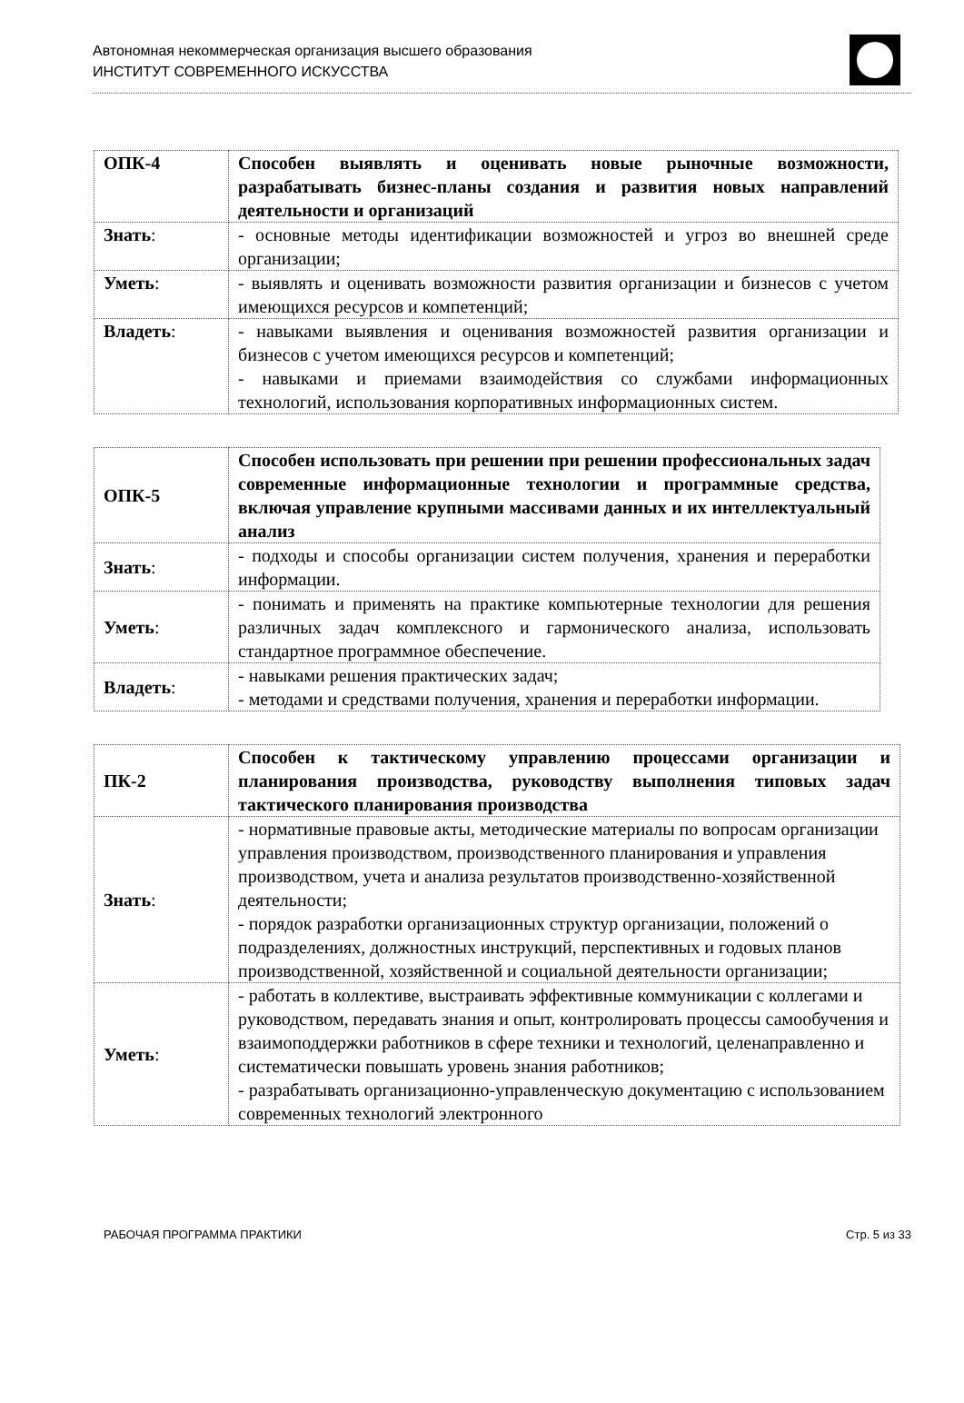Автономная некоммерческая организация высшего образования
ИНСТИТУТ СОВРЕМЕННОГО ИСКУССТВА
| ОПК-4 | Способен выявлять и оценивать новые рыночные возможности, разрабатывать бизнес-планы создания и развития новых направлений деятельности и организаций |
| Знать : | - основные методы идентификации возможностей и угроз во внешней среде организации; |
| Уметь : | - выявлять и оценивать возможности развития организации и бизнесов с учетом имеющихся ресурсов и компетенций; |
| Владеть : | - навыками выявления и оценивания возможностей развития организации и бизнесов с учетом имеющихся ресурсов и компетенций; - навыками и приемами взаимодействия со службами информационных технологий, использования корпоративных информационных систем. |
| ОПК-5 | Способен использовать при решении при решении профессиональных задач современные информационные технологии и программные средства, включая управление крупными массивами данных и их интеллектуальный анализ |
| Знать : | - подходы и способы организации систем получения, хранения и переработки информации. |
| Уметь : | - понимать и применять на практике компьютерные технологии для решения различных задач комплексного и гармонического анализа, использовать стандартное программное обеспечение. |
| Владеть : | - навыками решения практических задач; - методами и средствами получения, хранения и переработки информации. |
| ПК-2 | Способен к тактическому управлению процессами организации и планирования производства, руководству выполнения типовых задач тактического планирования производства |
| Знать : | - нормативные правовые акты, методические материалы по вопросам организации управления производством, производственного планирования и управления производством, учета и анализа результатов производственно-хозяйственной деятельности; - порядок разработки организационных структур организации, положений о подразделениях, должностных инструкций, перспективных и годовых планов производственной, хозяйственной и социальной деятельности организации; |
| Уметь : | - работать в коллективе, выстраивать эффективные коммуникации с коллегами и руководством, передавать знания и опыт, контролировать процессы самообучения и взаимоподдержки работников в сфере техники и технологий, целенаправленно и систематически повышать уровень знания работников; - разрабатывать организационно-управленческую документацию с использованием современных технологий электронного |
РАБОЧАЯ ПРОГРАММА ПРАКТИКИ Стр. 5 из 33